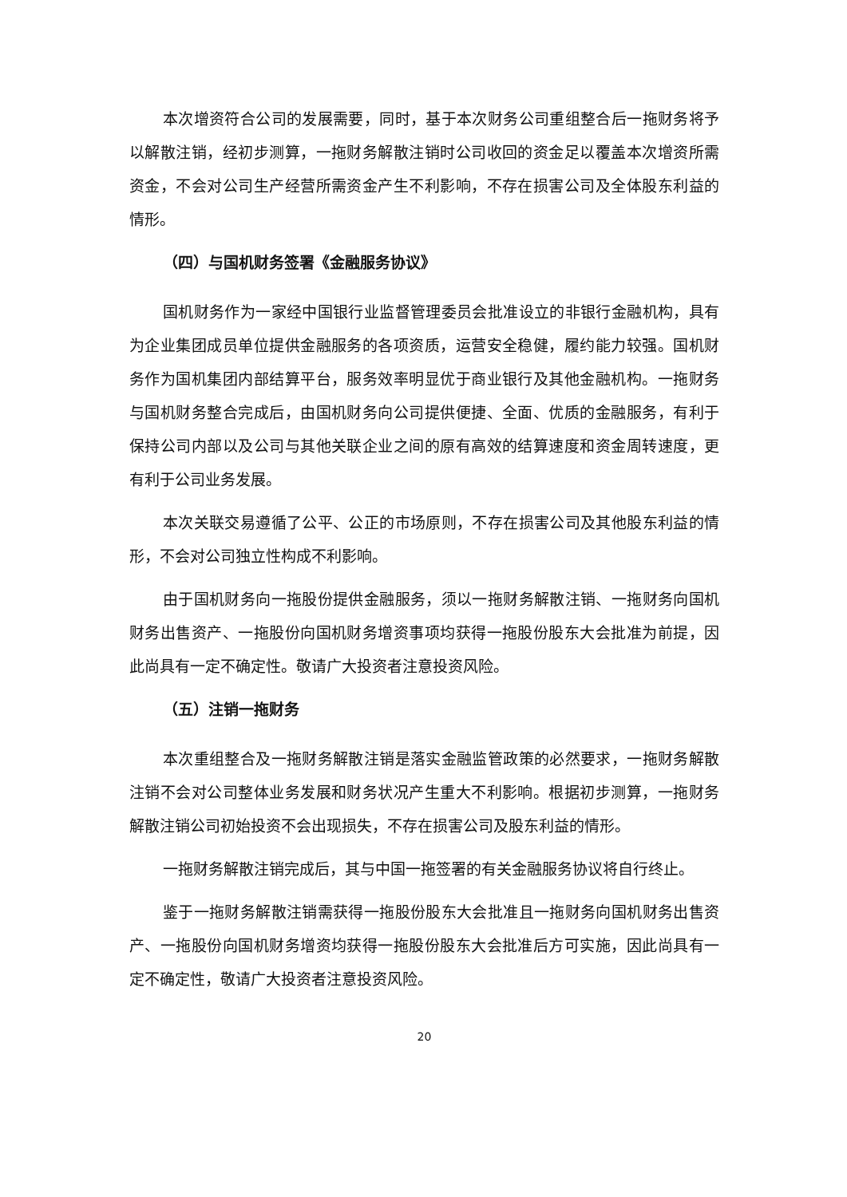本次增资符合公司的发展需要，同时，基于本次财务公司重组整合后一拖财务将予以解散注销，经初步测算，一拖财务解散注销时公司收回的资金足以覆盖本次增资所需资金，不会对公司生产经营所需资金产生不利影响，不存在损害公司及全体股东利益的情形。
（四）与国机财务签署《金融服务协议》
国机财务作为一家经中国银行业监督管理委员会批准设立的非银行金融机构，具有为企业集团成员单位提供金融服务的各项资质，运营安全稳健，履约能力较强。国机财务作为国机集团内部结算平台，服务效率明显优于商业银行及其他金融机构。一拖财务与国机财务整合完成后，由国机财务向公司提供便捷、全面、优质的金融服务，有利于保持公司内部以及公司与其他关联企业之间的原有高效的结算速度和资金周转速度，更有利于公司业务发展。
本次关联交易遵循了公平、公正的市场原则，不存在损害公司及其他股东利益的情形，不会对公司独立性构成不利影响。
由于国机财务向一拖股份提供金融服务，须以一拖财务解散注销、一拖财务向国机财务出售资产、一拖股份向国机财务增资事项均获得一拖股份股东大会批准为前提，因此尚具有一定不确定性。敬请广大投资者注意投资风险。
（五）注销一拖财务
本次重组整合及一拖财务解散注销是落实金融监管政策的必然要求，一拖财务解散注销不会对公司整体业务发展和财务状况产生重大不利影响。根据初步测算，一拖财务解散注销公司初始投资不会出现损失，不存在损害公司及股东利益的情形。
一拖财务解散注销完成后，其与中国一拖签署的有关金融服务协议将自行终止。
鉴于一拖财务解散注销需获得一拖股份股东大会批准且一拖财务向国机财务出售资产、一拖股份向国机财务增资均获得一拖股份股东大会批准后方可实施，因此尚具有一定不确定性，敬请广大投资者注意投资风险。
20